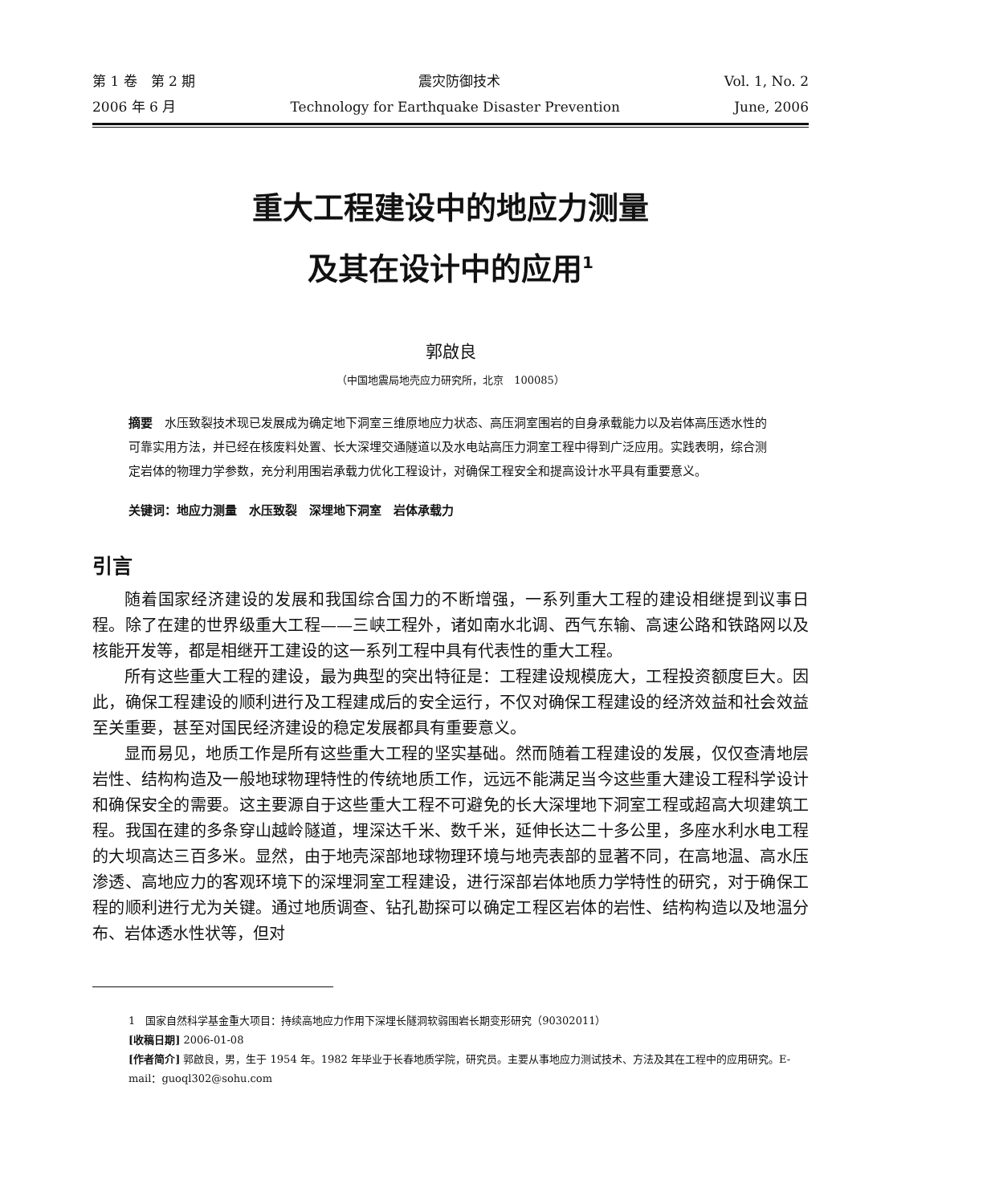第 1 卷　第 2 期 震灾防御技术 Vol. 1, No. 2
2006 年 6 月 Technology for Earthquake Disaster Prevention June, 2006
重大工程建设中的地应力测量
及其在设计中的应用<sup>1</sup>
郭啟良
（中国地震局地壳应力研究所，北京　100085）
摘要　水压致裂技术现已发展成为确定地下洞室三维原地应力状态、高压洞室围岩的自身承载能力以及岩体高压透水性的可靠实用方法，并已经在核废料处置、长大深埋交通隧道以及水电站高压力洞室工程中得到广泛应用。实践表明，综合测定岩体的物理力学参数，充分利用围岩承载力优化工程设计，对确保工程安全和提高设计水平具有重要意义。
关键词：地应力测量　水压致裂　深埋地下洞室　岩体承载力
引言
随着国家经济建设的发展和我国综合国力的不断增强，一系列重大工程的建设相继提到议事日程。除了在建的世界级重大工程——三峡工程外，诸如南水北调、西气东输、高速公路和铁路网以及核能开发等，都是相继开工建设的这一系列工程中具有代表性的重大工程。
所有这些重大工程的建设，最为典型的突出特征是：工程建设规模庞大，工程投资额度巨大。因此，确保工程建设的顺利进行及工程建成后的安全运行，不仅对确保工程建设的经济效益和社会效益至关重要，甚至对国民经济建设的稳定发展都具有重要意义。
显而易见，地质工作是所有这些重大工程的坚实基础。然而随着工程建设的发展，仅仅查清地层岩性、结构构造及一般地球物理特性的传统地质工作，远远不能满足当今这些重大建设工程科学设计和确保安全的需要。这主要源自于这些重大工程不可避免的长大深埋地下洞室工程或超高大坝建筑工程。我国在建的多条穿山越岭隧道，埋深达千米、数千米，延伸长达二十多公里，多座水利水电工程的大坝高达三百多米。显然，由于地壳深部地球物理环境与地壳表部的显著不同，在高地温、高水压渗透、高地应力的客观环境下的深埋洞室工程建设，进行深部岩体地质力学特性的研究，对于确保工程的顺利进行尤为关键。通过地质调查、钻孔勘探可以确定工程区岩体的岩性、结构构造以及地温分布、岩体透水性状等，但对
1　国家自然科学基金重大项目：持续高地应力作用下深埋长隧洞软弱围岩长期变形研究（90302011）
[收稿日期] 2006-01-08
[作者简介] 郭啟良，男，生于 1954 年。1982 年毕业于长春地质学院，研究员。主要从事地应力测试技术、方法及其在工程中的应用研究。E-mail：guoql302@sohu.com